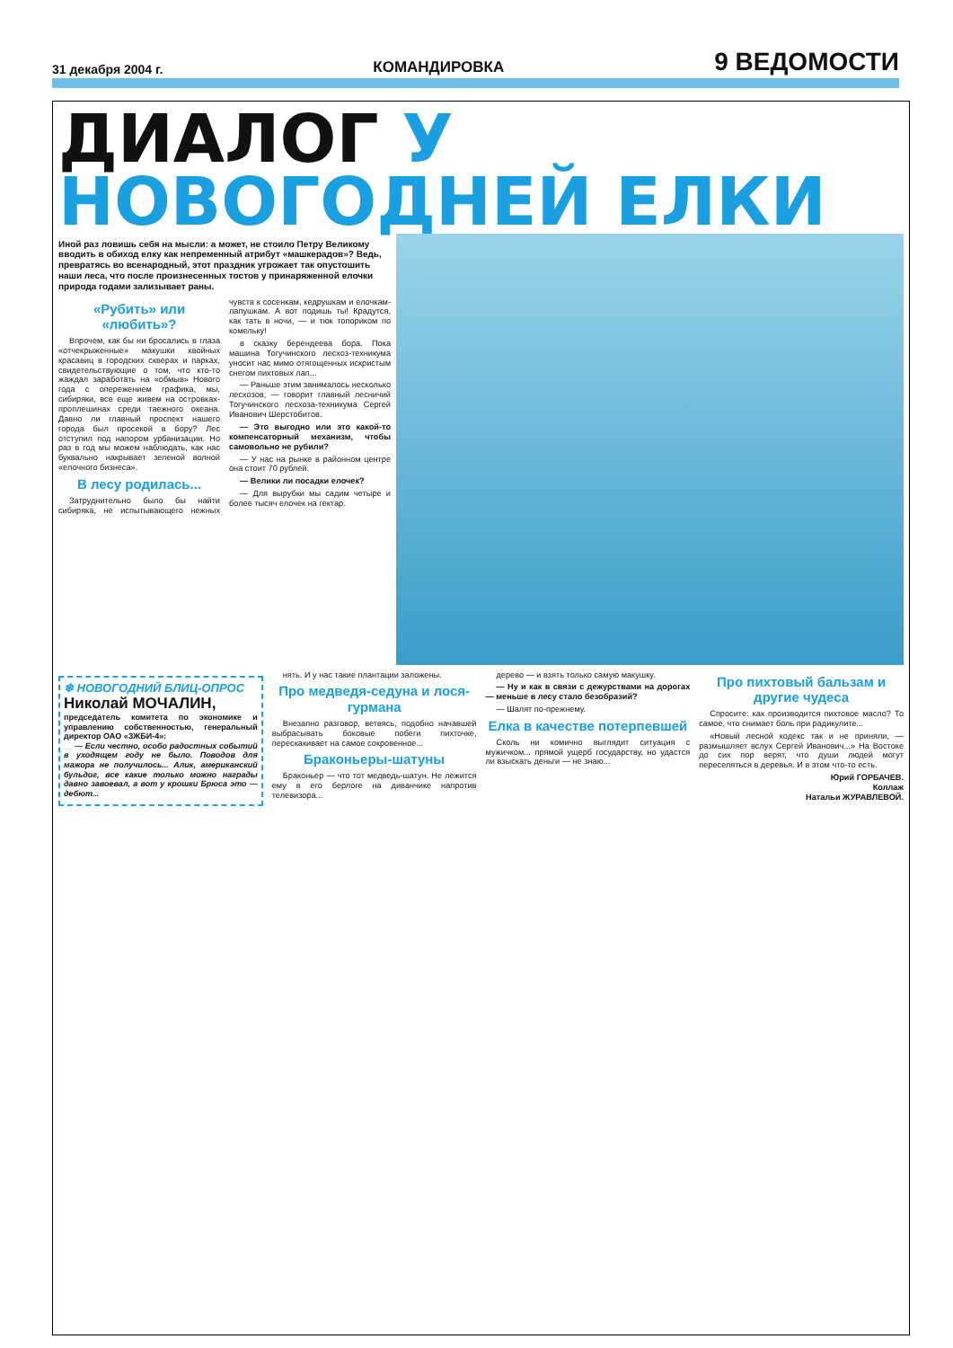31 декабря 2004 г. КОМАНДИРОВКА 9 ВЕДОМОСТИ
ДИАЛОГ У НОВОГОДНЕЙ ЕЛКИ
Иной раз ловишь себя на мысли: а может, не стоило Петру Великому вводить в обиход елку как непременный атрибут «машкерадов»? Ведь, превратясь во всенародный, этот праздник угрожает так опустошить наши леса, что после произнесенных тостов у принаряженной елочки природа годами зализывает раны.
«Рубить» или «любить»?
Впрочем, как бы ни бросались в глаза «отчекрыженные» макушки хвойных красавиц в городских скверах и парках, свидетельствующие о том, что кто-то жаждал заработать на «обмыв» Нового года с опережением графика, мы, сибиряки, все еще живем на островках-проплешинах среди таежного океана. Давно ли главный проспект нашего города был просекой в бору? Лес отступил под напором урбанизации. Но раз в год мы можем наблюдать, как нас буквально накрывает зеленой волной «елочного бизнеса».
В лесу родилась...
Затруднительно было бы найти сибиряка, не испытывающего нежных чувств к сосенкам, кедрушкам и елочкам-лапушкам. А вот подишь ты! Крадутся, как тать в ночи, — и тюк топориком по комельку!
в сказку берендеева бора. Пока машина Тогучинского лесхоз-техникума уносит нас мимо отягощенных искристым снегом пихтовых лап...
— Раньше этим занималось несколько лесхозов, — говорит главный лесничий Тогучинского лесхоза-техникума Сергей Иванович Шерстобитов.
— Это выгодно или это какой-то компенсаторный механизм, чтобы самовольно не рубили?
— У нас на рынке в районном центре она стоит 70 рублей.
— Велики ли посадки елочек?
— Для вырубки мы садим четыре и более тысяч елочек на гектар.
❄ НОВОГОДНИЙ БЛИЦ-ОПРОС
Николай МОЧАЛИН,
председатель комитета по экономике и управлению собственностью, генеральный директор ОАО «ЗЖБИ-4»:
— Если честно, особо радостных событий в уходящем году не было. Поводов для мажора не получилось... Алик, американский бульдог, все какие только можно награды давно завоевал, а вот у крошки Брюса это — дебют...
нять. И у нас такие плантации заложены.
Про медведя-седуна и лося-гурмана
Внезапно разговор, ветвясь, подобно начавшей выбрасывать боковые побеги пихточке, перескакивает на самое сокровенное...
Браконьеры-шатуны
Браконьер — что тот медведь-шатун. Не лежится ему в его берлоге на диванчике напротив телевизора...
дерево — и взять только самую макушку.
— Ну и как в связи с дежурствами на дорогах — меньше в лесу стало безобразий?
— Шалят по-прежнему.
Елка в качестве потерпевшей
Сколь ни комично выглядит ситуация с мужичком... прямой ущерб государству, но удастся ли взыскать деньги — не знаю...
Про пихтовый бальзам и другие чудеса
Спросите: как производится пихтовое масло? То самое, что снимает боль при радикулите...
«Новый лесной кодекс так и не приняли, — размышляет вслух Сергей Иванович...» На Востоке до сих пор верят, что души людей могут переселяться в деревья. И в этом что-то есть.
Юрий ГОРБАЧЕВ.
Коллаж
Натальи ЖУРАВЛЕВОЙ.